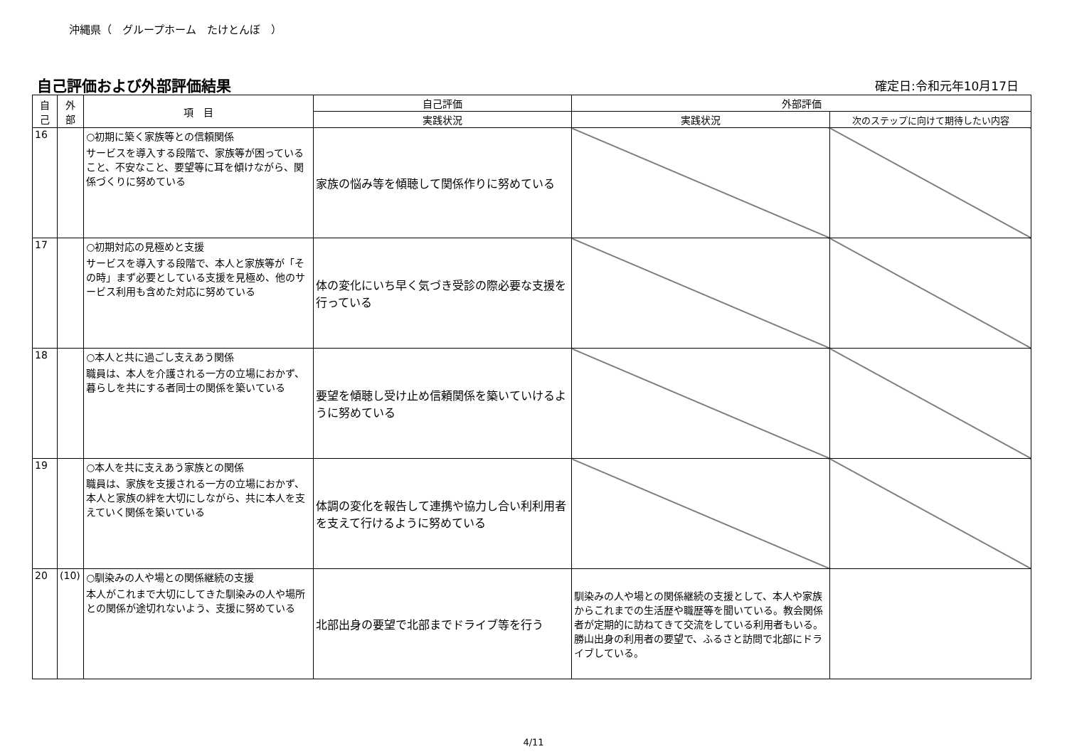沖縄県（　グループホーム　たけとんぼ　）
自己評価および外部評価結果 確定日:令和元年10月17日
| 自 己 | 外 部 | 項 目 | 自己評価 | 外部評価 | |
| --- | --- | --- | --- | --- | --- |
| | | | 実践状況 | 実践状況 | 次のステップに向けて期待したい内容 |
| 16 | | ○初期に築く家族等との信頼関係 サービスを導入する段階で、家族等が困っていること、不安なこと、要望等に耳を傾けながら、関係づくりに努めている | 家族の悩み等を傾聴して関係作りに努めている | | |
| 17 | | ○初期対応の見極めと支援 サービスを導入する段階で、本人と家族等が「その時」まず必要としている支援を見極め、他のサービス利用も含めた対応に努めている | 体の変化にいち早く気づき受診の際必要な支援を行っている | | |
| 18 | | ○本人と共に過ごし支えあう関係 職員は、本人を介護される一方の立場におかず、暮らしを共にする者同士の関係を築いている | 要望を傾聴し受け止め信頼関係を築いていけるように努めている | | |
| 19 | | ○本人を共に支えあう家族との関係 職員は、家族を支援される一方の立場におかず、本人と家族の絆を大切にしながら、共に本人を支えていく関係を築いている | 体調の変化を報告して連携や協力し合い利利用者を支えて行けるように努めている | | |
| 20 | (10) | ○馴染みの人や場との関係継続の支援 本人がこれまで大切にしてきた馴染みの人や場所との関係が途切れないよう、支援に努めている | 北部出身の要望で北部までドライブ等を行う | 馴染みの人や場との関係継続の支援として、本人や家族からこれまでの生活歴や職歴等を聞いている。教会関係者が定期的に訪ねてきて交流をしている利用者もいる。勝山出身の利用者の要望で、ふるさと訪問で北部にドライブしている。 | |
4/11